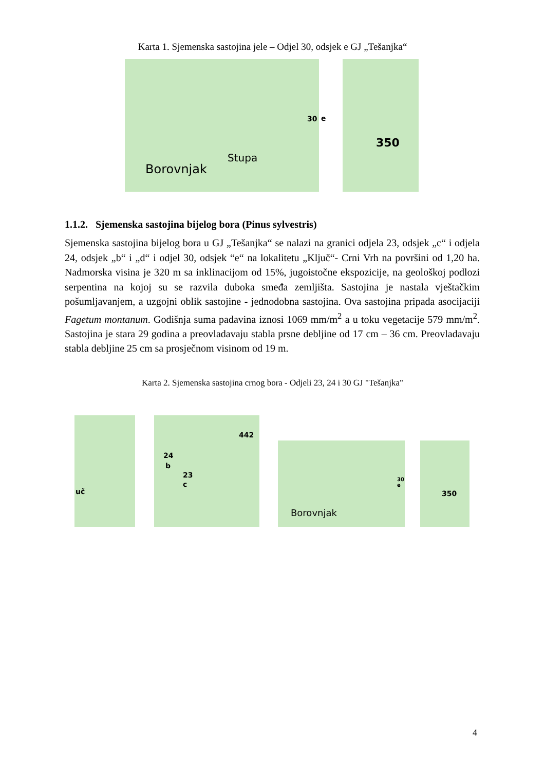Karta 1. Sjemenska sastojina jele – Odjel 30, odsjek e GJ „Tešanjka“
30
Borovnjak
Stupa
e
350
1.1.2. Sjemenska sastojina bijelog bora (Pinus sylvestris)
Sjemenska sastojina bijelog bora u GJ „Tešanjka“ se nalazi na granici odjela 23, odsjek „c“ i odjela 24, odsjek „b“ i „d“ i odjel 30, odsjek “e“ na lokalitetu „Ključ“- Crni Vrh na površini od 1,20 ha. Nadmorska visina je 320 m sa inklinacijom od 15%, jugoistočne ekspozicije, na geološkoj podlozi serpentina na kojoj su se razvila duboka smeđa zemljišta. Sastojina je nastala vještačkim pošumljavanjem, a uzgojni oblik sastojine - jednodobna sastojina. Ova sastojina pripada asocijaciji Fagetum montanum. Godišnja suma padavina iznosi 1069 mm/m<sup>2</sup> a u toku vegetacije 579 mm/m<sup>2</sup>. Sastojina je stara 29 godina a preovladavaju stabla prsne debljine od 17 cm – 36 cm. Preovladavaju stabla debljine 25 cm sa prosječnom visinom od 19 m.
Karta 2. Sjemenska sastojina crnog bora - Odjeli 23, 24 i 30 GJ "Tešanjka"
uč 24
b
23
c
442
30 e
Borovnjak
350
4